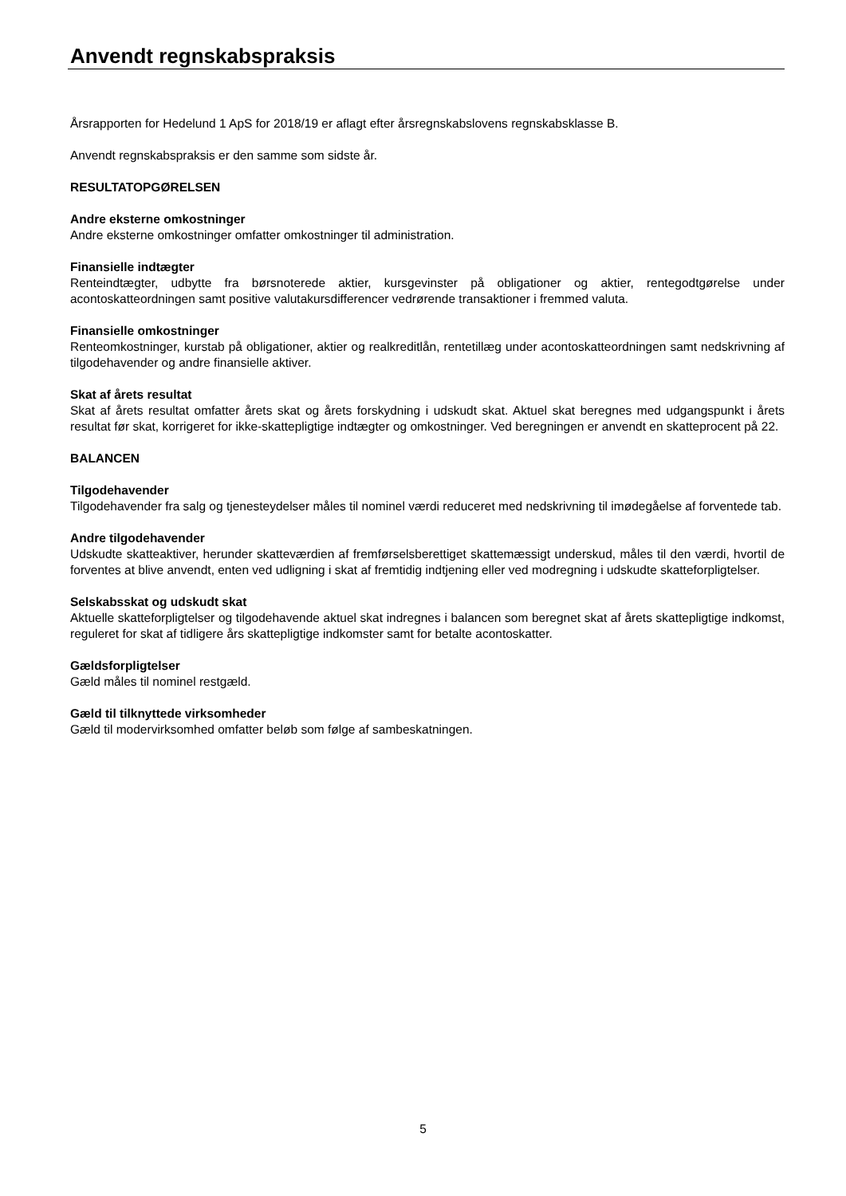Anvendt regnskabspraksis
Årsrapporten for Hedelund 1 ApS for 2018/19 er aflagt efter årsregnskabslovens regnskabsklasse B.
Anvendt regnskabspraksis er den samme som sidste år.
RESULTATOPGØRELSEN
Andre eksterne omkostninger
Andre eksterne omkostninger omfatter omkostninger til administration.
Finansielle indtægter
Renteindtægter, udbytte fra børsnoterede aktier, kursgevinster på obligationer og aktier, rentegodtgørelse under acontoskatteordningen samt positive valutakursdifferencer vedrørende transaktioner i fremmed valuta.
Finansielle omkostninger
Renteomkostninger, kurstab på obligationer, aktier og realkreditlån, rentetillæg under acontoskatteordningen samt nedskrivning af tilgodehavender og andre finansielle aktiver.
Skat af årets resultat
Skat af årets resultat omfatter årets skat og årets forskydning i udskudt skat. Aktuel skat beregnes med udgangspunkt i årets resultat før skat, korrigeret for ikke-skattepligtige indtægter og omkostninger. Ved beregningen er anvendt en skatteprocent på 22.
BALANCEN
Tilgodehavender
Tilgodehavender fra salg og tjenesteydelser måles til nominel værdi reduceret med nedskrivning til imødegåelse af forventede tab.
Andre tilgodehavender
Udskudte skatteaktiver, herunder skatteværdien af fremførselsberettiget skattemæssigt underskud, måles til den værdi, hvortil de forventes at blive anvendt, enten ved udligning i skat af fremtidig indtjening eller ved modregning i udskudte skatteforpligtelser.
Selskabsskat og udskudt skat
Aktuelle skatteforpligtelser og tilgodehavende aktuel skat indregnes i balancen som beregnet skat af årets skattepligtige indkomst, reguleret for skat af tidligere års skattepligtige indkomster samt for betalte acontoskatter.
Gældsforpligtelser
Gæld måles til nominel restgæld.
Gæld til tilknyttede virksomheder
Gæld til modervirksomhed omfatter beløb som følge af sambeskatningen.
5